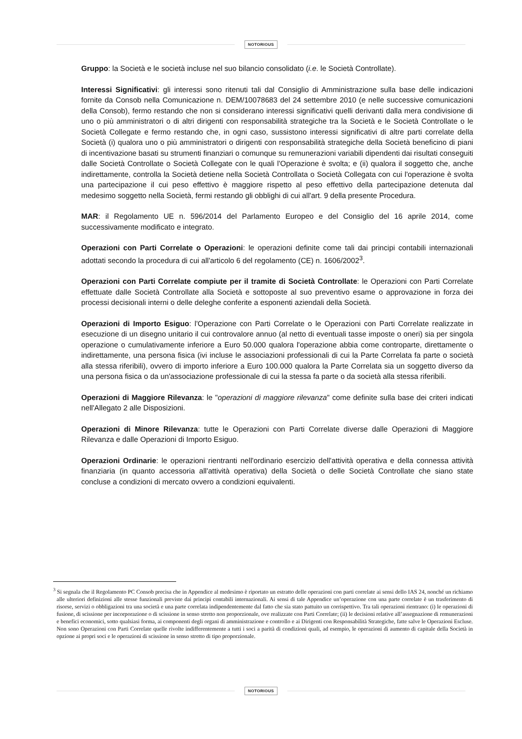NOTORIOUS
Gruppo: la Società e le società incluse nel suo bilancio consolidato (i.e. le Società Controllate).
Interessi Significativi: gli interessi sono ritenuti tali dal Consiglio di Amministrazione sulla base delle indicazioni fornite da Consob nella Comunicazione n. DEM/10078683 del 24 settembre 2010 (e nelle successive comunicazioni della Consob), fermo restando che non si considerano interessi significativi quelli derivanti dalla mera condivisione di uno o più amministratori o di altri dirigenti con responsabilità strategiche tra la Società e le Società Controllate o le Società Collegate e fermo restando che, in ogni caso, sussistono interessi significativi di altre parti correlate della Società (i) qualora uno o più amministratori o dirigenti con responsabilità strategiche della Società beneficino di piani di incentivazione basati su strumenti finanziari o comunque su remunerazioni variabili dipendenti dai risultati conseguiti dalle Società Controllate o Società Collegate con le quali l'Operazione è svolta; e (ii) qualora il soggetto che, anche indirettamente, controlla la Società detiene nella Società Controllata o Società Collegata con cui l'operazione è svolta una partecipazione il cui peso effettivo è maggiore rispetto al peso effettivo della partecipazione detenuta dal medesimo soggetto nella Società, fermi restando gli obblighi di cui all'art. 9 della presente Procedura.
MAR: il Regolamento UE n. 596/2014 del Parlamento Europeo e del Consiglio del 16 aprile 2014, come successivamente modificato e integrato.
Operazioni con Parti Correlate o Operazioni: le operazioni definite come tali dai principi contabili internazionali adottati secondo la procedura di cui all'articolo 6 del regolamento (CE) n. 1606/2002<sup>3</sup>.
Operazioni con Parti Correlate compiute per il tramite di Società Controllate: le Operazioni con Parti Correlate effettuate dalle Società Controllate alla Società e sottoposte al suo preventivo esame o approvazione in forza dei processi decisionali interni o delle deleghe conferite a esponenti aziendali della Società.
Operazioni di Importo Esiguo: l'Operazione con Parti Correlate o le Operazioni con Parti Correlate realizzate in esecuzione di un disegno unitario il cui controvalore annuo (al netto di eventuali tasse imposte o oneri) sia per singola operazione o cumulativamente inferiore a Euro 50.000 qualora l'operazione abbia come controparte, direttamente o indirettamente, una persona fisica (ivi incluse le associazioni professionali di cui la Parte Correlata fa parte o società alla stessa riferibili), ovvero di importo inferiore a Euro 100.000 qualora la Parte Correlata sia un soggetto diverso da una persona fisica o da un'associazione professionale di cui la stessa fa parte o da società alla stessa riferibili.
Operazioni di Maggiore Rilevanza: le "operazioni di maggiore rilevanza" come definite sulla base dei criteri indicati nell'Allegato 2 alle Disposizioni.
Operazioni di Minore Rilevanza: tutte le Operazioni con Parti Correlate diverse dalle Operazioni di Maggiore Rilevanza e dalle Operazioni di Importo Esiguo.
Operazioni Ordinarie: le operazioni rientranti nell'ordinario esercizio dell'attività operativa e della connessa attività finanziaria (in quanto accessoria all'attività operativa) della Società o delle Società Controllate che siano state concluse a condizioni di mercato ovvero a condizioni equivalenti.
<sup>3</sup> Si segnala che il Regolamento PC Consob precisa che in Appendice al medesimo è riportato un estratto delle operazioni con parti correlate ai sensi dello IAS 24, nonché un richiamo alle ulteriori definizioni alle stesse funzionali previste dai principi contabili internazionali. Ai sensi di tale Appendice un’operazione con una parte correlate è un trasferimento di risorse, servizi o obbligazioni tra una società e una parte correlata indipendentemente dal fatto che sia stato pattuito un corrispettivo. Tra tali operazioni rientrano: (i) le operazioni di fusione, di scissione per incorporazione o di scissione in senso stretto non proporzionale, ove realizzate con Parti Correlate; (ii) le decisioni relative all’assegnazione di remunerazioni e benefici economici, sotto qualsiasi forma, ai componenti degli organi di amministrazione e controllo e ai Dirigenti con Responsabilità Strategiche, fatte salve le Operazioni Escluse. Non sono Operazioni con Parti Correlate quelle rivolte indifferentemente a tutti i soci a parità di condizioni quali, ad esempio, le operazioni di aumento di capitale della Società in opzione ai propri soci e le operazioni di scissione in senso stretto di tipo proporzionale.
NOTORIOUS